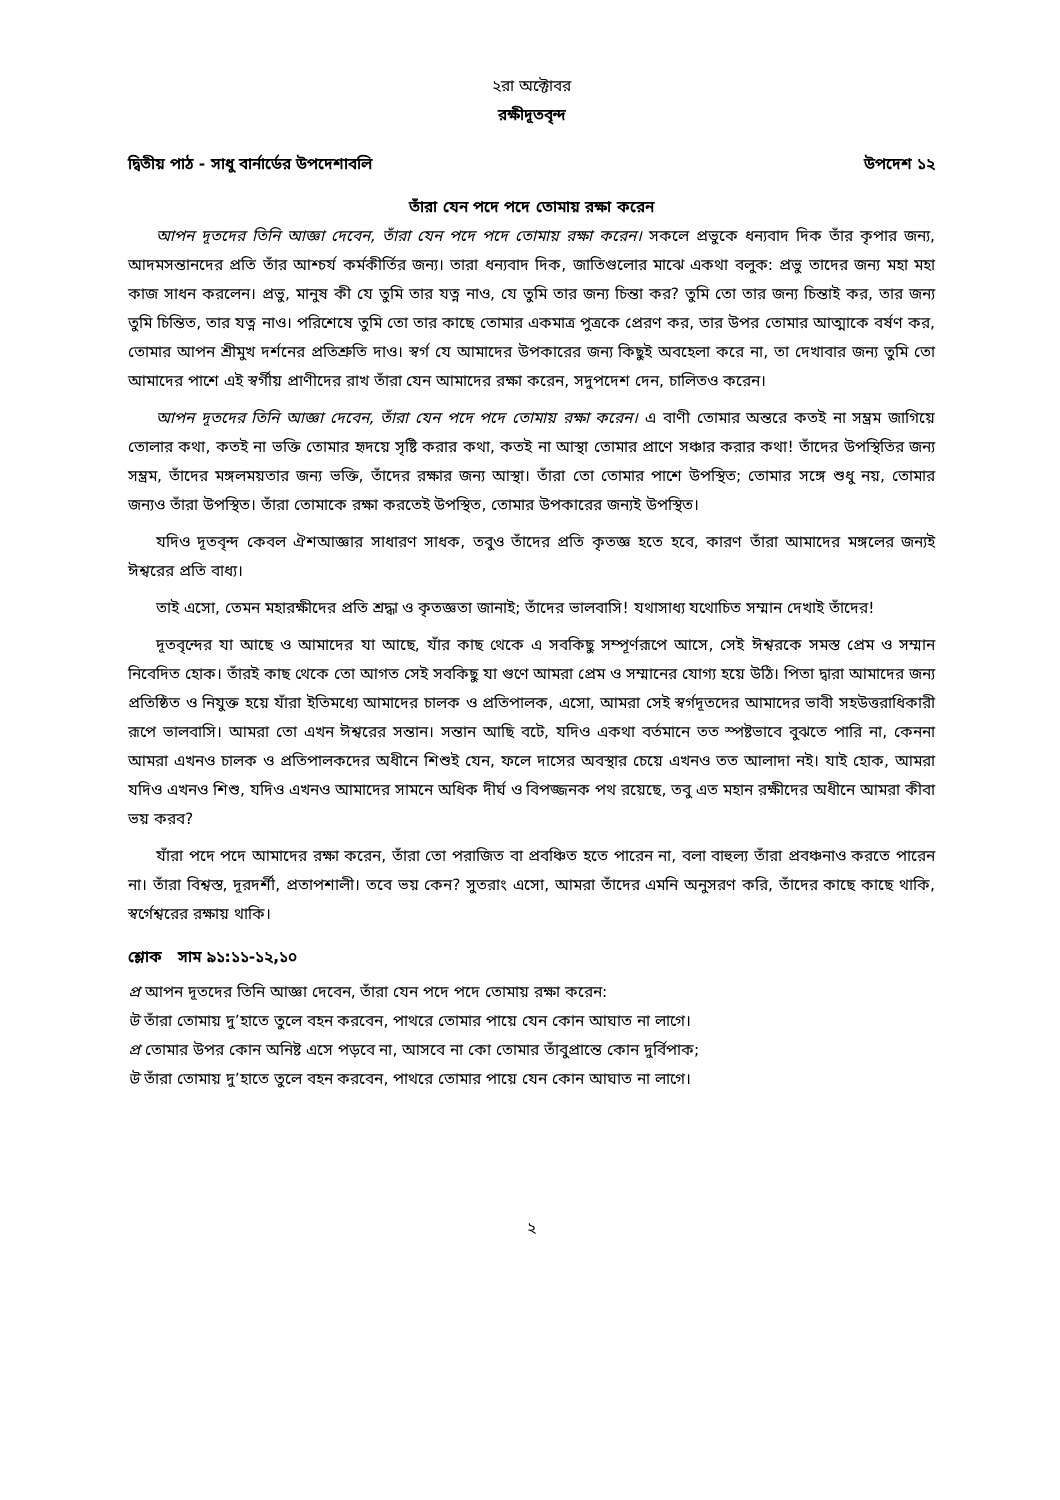২রা অক্টোবর
রক্ষীদূতবৃন্দ
দ্বিতীয় পাঠ - সাধু বার্নার্ডের উপদেশাবলি উপদেশ ১২
তাঁরা যেন পদে পদে তোমায় রক্ষা করেন
আপন দূতদের তিনি আজ্ঞা দেবেন, তাঁরা যেন পদে পদে তোমায় রক্ষা করেন। সকলে প্রভুকে ধন্যবাদ দিক তাঁর কৃপার জন্য, আদমসন্তানদের প্রতি তাঁর আশ্চর্য কর্মকীর্তির জন্য। তারা ধন্যবাদ দিক, জাতিগুলোর মাঝে একথা বলুক: প্রভু তাদের জন্য মহা মহা কাজ সাধন করলেন। প্রভু, মানুষ কী যে তুমি তার যত্ন নাও, যে তুমি তার জন্য চিন্তা কর? তুমি তো তার জন্য চিন্তাই কর, তার জন্য তুমি চিন্তিত, তার যত্ন নাও। পরিশেষে তুমি তো তার কাছে তোমার একমাত্র পুত্রকে প্রেরণ কর, তার উপর তোমার আত্মাকে বর্ষণ কর, তোমার আপন শ্রীমুখ দর্শনের প্রতিশ্রুতি দাও। স্বর্গ যে আমাদের উপকারের জন্য কিছুই অবহেলা করে না, তা দেখাবার জন্য তুমি তো আমাদের পাশে এই স্বর্গীয় প্রাণীদের রাখ তাঁরা যেন আমাদের রক্ষা করেন, সদুপদেশ দেন, চালিতও করেন।
আপন দূতদের তিনি আজ্ঞা দেবেন, তাঁরা যেন পদে পদে তোমায় রক্ষা করেন। এ বাণী তোমার অন্তরে কতই না সম্ভ্রম জাগিয়ে তোলার কথা, কতই না ভক্তি তোমার হৃদয়ে সৃষ্টি করার কথা, কতই না আস্থা তোমার প্রাণে সঞ্চার করার কথা! তাঁদের উপস্থিতির জন্য সম্ভ্রম, তাঁদের মঙ্গলময়তার জন্য ভক্তি, তাঁদের রক্ষার জন্য আস্থা। তাঁরা তো তোমার পাশে উপস্থিত; তোমার সঙ্গে শুধু নয়, তোমার জন্যও তাঁরা উপস্থিত। তাঁরা তোমাকে রক্ষা করতেই উপস্থিত, তোমার উপকারের জন্যই উপস্থিত।
যদিও দূতবৃন্দ কেবল ঐশআজ্ঞার সাধারণ সাধক, তবুও তাঁদের প্রতি কৃতজ্ঞ হতে হবে, কারণ তাঁরা আমাদের মঙ্গলের জন্যই ঈশ্বরের প্রতি বাধ্য।
তাই এসো, তেমন মহারক্ষীদের প্রতি শ্রদ্ধা ও কৃতজ্ঞতা জানাই; তাঁদের ভালবাসি! যথাসাধ্য যথোচিত সম্মান দেখাই তাঁদের!
দূতবৃন্দের যা আছে ও আমাদের যা আছে, যাঁর কাছ থেকে এ সবকিছু সম্পূর্ণরূপে আসে, সেই ঈশ্বরকে সমস্ত প্রেম ও সম্মান নিবেদিত হোক। তাঁরই কাছ থেকে তো আগত সেই সবকিছু যা গুণে আমরা প্রেম ও সম্মানের যোগ্য হয়ে উঠি। পিতা দ্বারা আমাদের জন্য প্রতিষ্ঠিত ও নিযুক্ত হয়ে যাঁরা ইতিমধ্যে আমাদের চালক ও প্রতিপালক, এসো, আমরা সেই স্বর্গদূতদের আমাদের ভাবী সহউত্তরাধিকারী রূপে ভালবাসি। আমরা তো এখন ঈশ্বরের সন্তান। সন্তান আছি বটে, যদিও একথা বর্তমানে তত স্পষ্টভাবে বুঝতে পারি না, কেননা আমরা এখনও চালক ও প্রতিপালকদের অধীনে শিশুই যেন, ফলে দাসের অবস্থার চেয়ে এখনও তত আলাদা নই। যাই হোক, আমরা যদিও এখনও শিশু, যদিও এখনও আমাদের সামনে অধিক দীর্ঘ ও বিপজ্জনক পথ রয়েছে, তবু এত মহান রক্ষীদের অধীনে আমরা কীবা ভয় করব?
যাঁরা পদে পদে আমাদের রক্ষা করেন, তাঁরা তো পরাজিত বা প্রবঞ্চিত হতে পারেন না, বলা বাহুল্য তাঁরা প্রবঞ্চনাও করতে পারেন না। তাঁরা বিশ্বস্ত, দূরদর্শী, প্রতাপশালী। তবে ভয় কেন? সুতরাং এসো, আমরা তাঁদের এমনি অনুসরণ করি, তাঁদের কাছে কাছে থাকি, স্বর্গেশ্বরের রক্ষায় থাকি।
শ্লোক সাম ৯১:১১-১২,১০
প্র আপন দূতদের তিনি আজ্ঞা দেবেন, তাঁরা যেন পদে পদে তোমায় রক্ষা করেন:
উ তাঁরা তোমায় দু’হাতে তুলে বহন করবেন, পাথরে তোমার পায়ে যেন কোন আঘাত না লাগে।
প্র তোমার উপর কোন অনিষ্ট এসে পড়বে না, আসবে না কো তোমার তাঁবুপ্রান্তে কোন দুর্বিপাক;
উ তাঁরা তোমায় দু’হাতে তুলে বহন করবেন, পাথরে তোমার পায়ে যেন কোন আঘাত না লাগে।
২